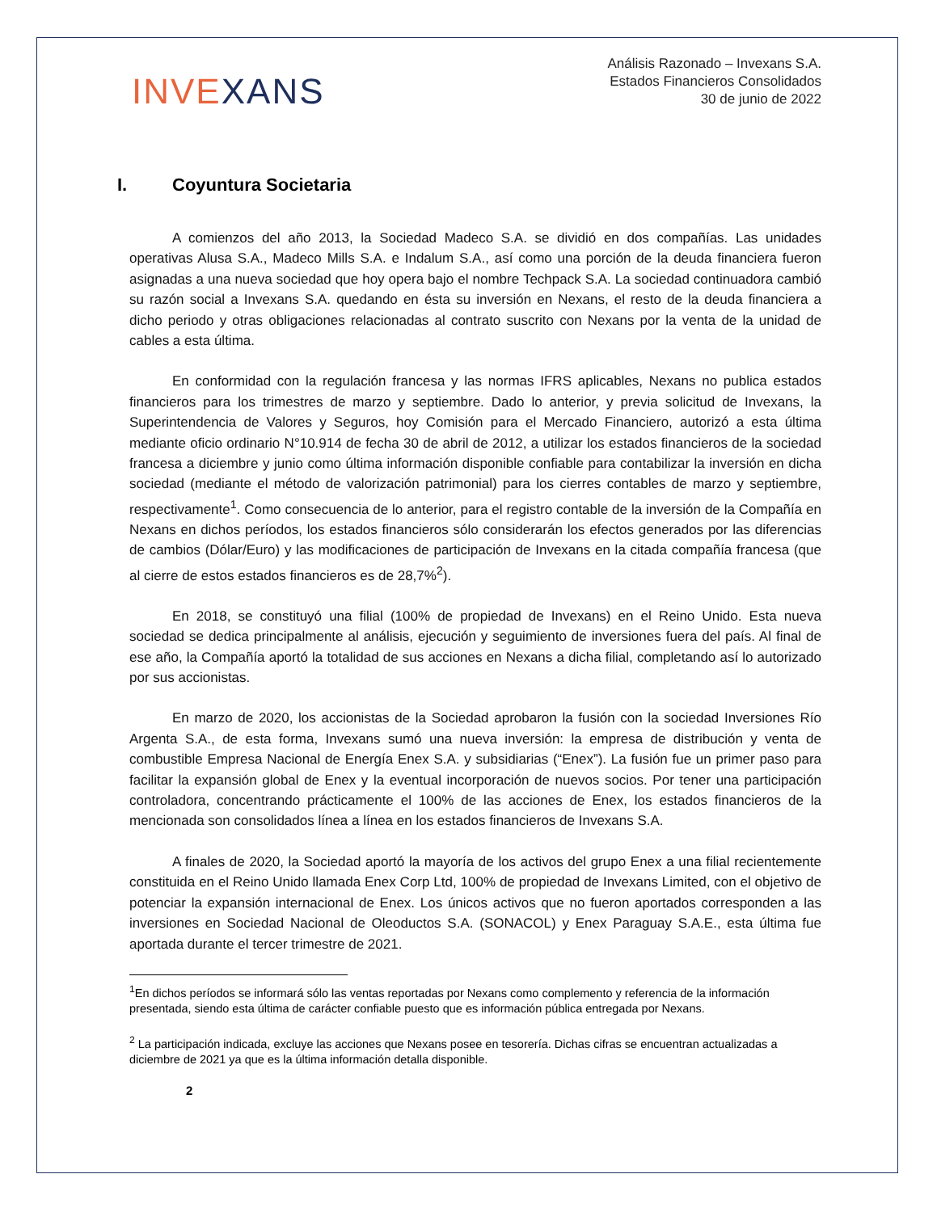INVEXANS
Análisis Razonado – Invexans S.A.
Estados Financieros Consolidados
30 de junio de 2022
I. Coyuntura Societaria
A comienzos del año 2013, la Sociedad Madeco S.A. se dividió en dos compañías. Las unidades operativas Alusa S.A., Madeco Mills S.A. e Indalum S.A., así como una porción de la deuda financiera fueron asignadas a una nueva sociedad que hoy opera bajo el nombre Techpack S.A. La sociedad continuadora cambió su razón social a Invexans S.A. quedando en ésta su inversión en Nexans, el resto de la deuda financiera a dicho periodo y otras obligaciones relacionadas al contrato suscrito con Nexans por la venta de la unidad de cables a esta última.
En conformidad con la regulación francesa y las normas IFRS aplicables, Nexans no publica estados financieros para los trimestres de marzo y septiembre. Dado lo anterior, y previa solicitud de Invexans, la Superintendencia de Valores y Seguros, hoy Comisión para el Mercado Financiero, autorizó a esta última mediante oficio ordinario N°10.914 de fecha 30 de abril de 2012, a utilizar los estados financieros de la sociedad francesa a diciembre y junio como última información disponible confiable para contabilizar la inversión en dicha sociedad (mediante el método de valorización patrimonial) para los cierres contables de marzo y septiembre, respectivamente<sup>1</sup>. Como consecuencia de lo anterior, para el registro contable de la inversión de la Compañía en Nexans en dichos períodos, los estados financieros sólo considerarán los efectos generados por las diferencias de cambios (Dólar/Euro) y las modificaciones de participación de Invexans en la citada compañía francesa (que al cierre de estos estados financieros es de 28,7%<sup>2</sup>).
En 2018, se constituyó una filial (100% de propiedad de Invexans) en el Reino Unido. Esta nueva sociedad se dedica principalmente al análisis, ejecución y seguimiento de inversiones fuera del país. Al final de ese año, la Compañía aportó la totalidad de sus acciones en Nexans a dicha filial, completando así lo autorizado por sus accionistas.
En marzo de 2020, los accionistas de la Sociedad aprobaron la fusión con la sociedad Inversiones Río Argenta S.A., de esta forma, Invexans sumó una nueva inversión: la empresa de distribución y venta de combustible Empresa Nacional de Energía Enex S.A. y subsidiarias (“Enex”). La fusión fue un primer paso para facilitar la expansión global de Enex y la eventual incorporación de nuevos socios. Por tener una participación controladora, concentrando prácticamente el 100% de las acciones de Enex, los estados financieros de la mencionada son consolidados línea a línea en los estados financieros de Invexans S.A.
A finales de 2020, la Sociedad aportó la mayoría de los activos del grupo Enex a una filial recientemente constituida en el Reino Unido llamada Enex Corp Ltd, 100% de propiedad de Invexans Limited, con el objetivo de potenciar la expansión internacional de Enex. Los únicos activos que no fueron aportados corresponden a las inversiones en Sociedad Nacional de Oleoductos S.A. (SONACOL) y Enex Paraguay S.A.E., esta última fue aportada durante el tercer trimestre de 2021.
<sup>1</sup> En dichos períodos se informará sólo las ventas reportadas por Nexans como complemento y referencia de la información presentada, siendo esta última de carácter confiable puesto que es información pública entregada por Nexans.
<sup>2</sup> La participación indicada, excluye las acciones que Nexans posee en tesorería. Dichas cifras se encuentran actualizadas a diciembre de 2021 ya que es la última información detalla disponible.
2